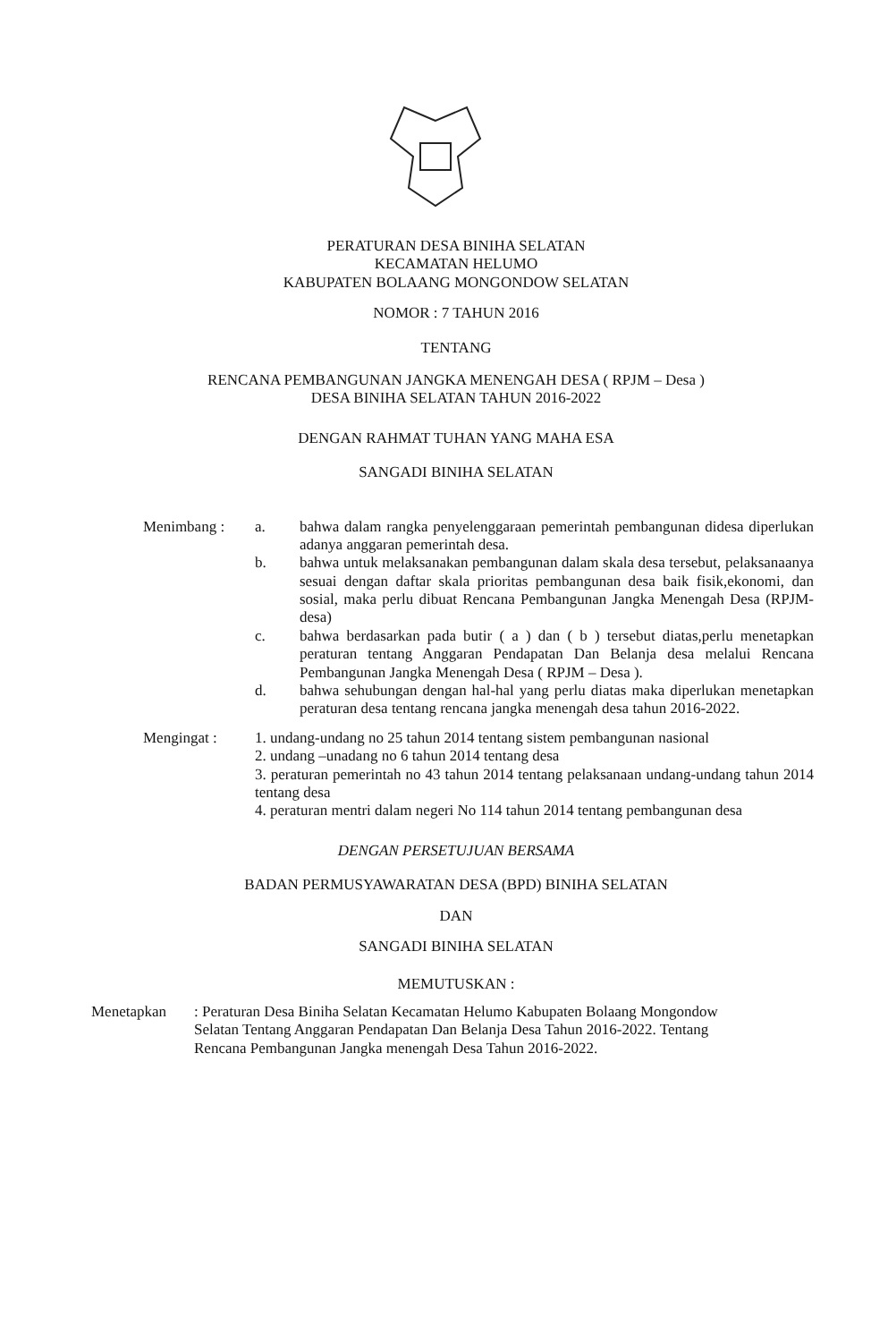PERATURAN DESA BINIHA SELATAN
KECAMATAN HELUMO
KABUPATEN BOLAANG MONGONDOW SELATAN
NOMOR : 7 TAHUN 2016
TENTANG
RENCANA PEMBANGUNAN JANGKA MENENGAH DESA ( RPJM – Desa )
DESA BINIHA SELATAN TAHUN 2016-2022
DENGAN RAHMAT TUHAN YANG MAHA ESA
SANGADI BINIHA SELATAN
Menimbang : a. bahwa dalam rangka penyelenggaraan pemerintah pembangunan didesa diperlukan adanya anggaran pemerintah desa.
b. bahwa untuk melaksanakan pembangunan dalam skala desa tersebut, pelaksanaanya sesuai dengan daftar skala prioritas pembangunan desa baik fisik,ekonomi, dan sosial, maka perlu dibuat Rencana Pembangunan Jangka Menengah Desa (RPJM-desa)
c. bahwa berdasarkan pada butir ( a ) dan ( b ) tersebut diatas,perlu menetapkan peraturan tentang Anggaran Pendapatan Dan Belanja desa melalui Rencana Pembangunan Jangka Menengah Desa ( RPJM – Desa ).
d. bahwa sehubungan dengan hal-hal yang perlu diatas maka diperlukan menetapkan peraturan desa tentang rencana jangka menengah desa tahun 2016-2022.
Mengingat : 1. undang-undang no 25 tahun 2014 tentang sistem pembangunan nasional
2. undang –unadang no 6 tahun 2014 tentang desa
3. peraturan pemerintah no 43 tahun 2014 tentang pelaksanaan undang-undang tahun 2014 tentang desa
4. peraturan mentri dalam negeri No 114 tahun 2014 tentang pembangunan desa
DENGAN PERSETUJUAN BERSAMA
BADAN PERMUSYAWARATAN DESA (BPD) BINIHA SELATAN
DAN
SANGADI BINIHA SELATAN
MEMUTUSKAN :
Menetapkan : Peraturan Desa Biniha Selatan Kecamatan Helumo Kabupaten Bolaang Mongondow Selatan Tentang Anggaran Pendapatan Dan Belanja Desa Tahun 2016-2022. Tentang Rencana Pembangunan Jangka menengah Desa Tahun 2016-2022.